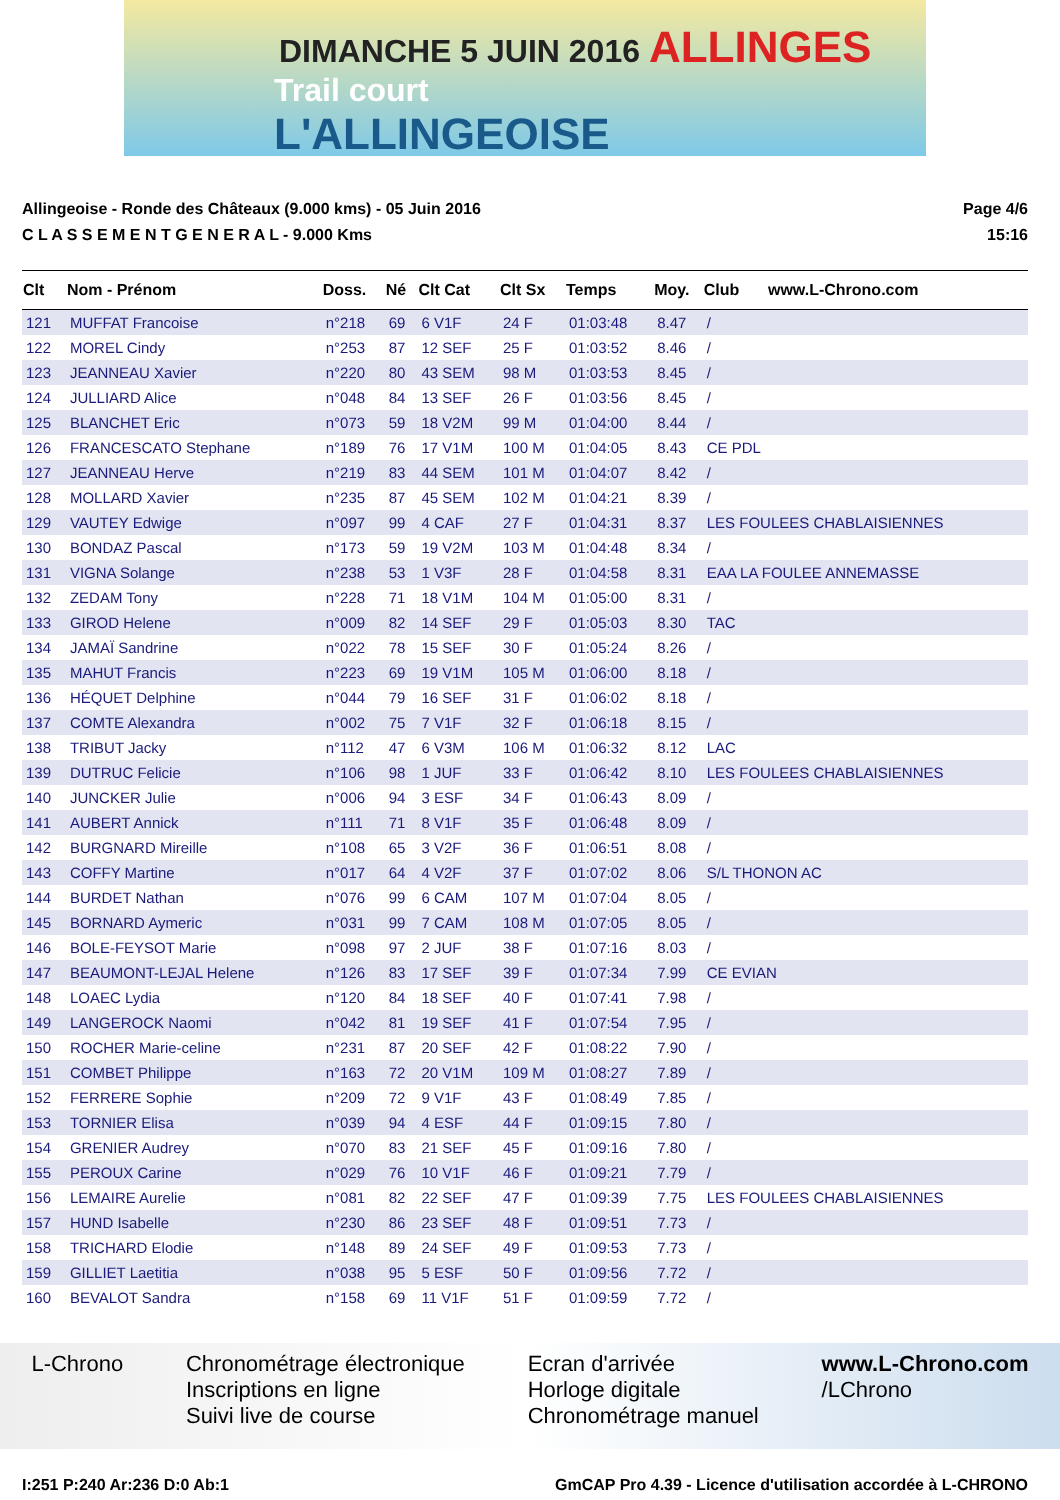DIMANCHE 5 JUIN 2016 ALLINGES
Trail court
L'ALLINGEOISE
Allingeoise - Ronde des Châteaux (9.000 kms) - 05 Juin 2016 Page 4/6
C L A S S E M E N T G E N E R A L - 9.000 Kms 15:16
| Clt | Nom - Prénom | Doss. | Né | Clt Cat | Clt Sx | Temps | Moy. | Club | www.L-Chrono.com |
| --- | --- | --- | --- | --- | --- | --- | --- | --- | --- |
| 121 | MUFFAT Francoise | n°218 | 69 | 6 V1F | 24 F | 01:03:48 | 8.47 | / | |
| 122 | MOREL Cindy | n°253 | 87 | 12 SEF | 25 F | 01:03:52 | 8.46 | / | |
| 123 | JEANNEAU Xavier | n°220 | 80 | 43 SEM | 98 M | 01:03:53 | 8.45 | / | |
| 124 | JULLIARD Alice | n°048 | 84 | 13 SEF | 26 F | 01:03:56 | 8.45 | / | |
| 125 | BLANCHET Eric | n°073 | 59 | 18 V2M | 99 M | 01:04:00 | 8.44 | / | |
| 126 | FRANCESCATO Stephane | n°189 | 76 | 17 V1M | 100 M | 01:04:05 | 8.43 | CE PDL | |
| 127 | JEANNEAU Herve | n°219 | 83 | 44 SEM | 101 M | 01:04:07 | 8.42 | / | |
| 128 | MOLLARD Xavier | n°235 | 87 | 45 SEM | 102 M | 01:04:21 | 8.39 | / | |
| 129 | VAUTEY Edwige | n°097 | 99 | 4 CAF | 27 F | 01:04:31 | 8.37 | LES FOULEES CHABLAISIENNES | |
| 130 | BONDAZ Pascal | n°173 | 59 | 19 V2M | 103 M | 01:04:48 | 8.34 | / | |
| 131 | VIGNA Solange | n°238 | 53 | 1 V3F | 28 F | 01:04:58 | 8.31 | EAA LA FOULEE ANNEMASSE | |
| 132 | ZEDAM Tony | n°228 | 71 | 18 V1M | 104 M | 01:05:00 | 8.31 | / | |
| 133 | GIROD Helene | n°009 | 82 | 14 SEF | 29 F | 01:05:03 | 8.30 | TAC | |
| 134 | JAMAÏ Sandrine | n°022 | 78 | 15 SEF | 30 F | 01:05:24 | 8.26 | / | |
| 135 | MAHUT Francis | n°223 | 69 | 19 V1M | 105 M | 01:06:00 | 8.18 | / | |
| 136 | HÉQUET Delphine | n°044 | 79 | 16 SEF | 31 F | 01:06:02 | 8.18 | / | |
| 137 | COMTE Alexandra | n°002 | 75 | 7 V1F | 32 F | 01:06:18 | 8.15 | / | |
| 138 | TRIBUT Jacky | n°112 | 47 | 6 V3M | 106 M | 01:06:32 | 8.12 | LAC | |
| 139 | DUTRUC Felicie | n°106 | 98 | 1 JUF | 33 F | 01:06:42 | 8.10 | LES FOULEES CHABLAISIENNES | |
| 140 | JUNCKER Julie | n°006 | 94 | 3 ESF | 34 F | 01:06:43 | 8.09 | / | |
| 141 | AUBERT Annick | n°111 | 71 | 8 V1F | 35 F | 01:06:48 | 8.09 | / | |
| 142 | BURGNARD Mireille | n°108 | 65 | 3 V2F | 36 F | 01:06:51 | 8.08 | / | |
| 143 | COFFY Martine | n°017 | 64 | 4 V2F | 37 F | 01:07:02 | 8.06 | S/L THONON AC | |
| 144 | BURDET Nathan | n°076 | 99 | 6 CAM | 107 M | 01:07:04 | 8.05 | / | |
| 145 | BORNARD Aymeric | n°031 | 99 | 7 CAM | 108 M | 01:07:05 | 8.05 | / | |
| 146 | BOLE-FEYSOT Marie | n°098 | 97 | 2 JUF | 38 F | 01:07:16 | 8.03 | / | |
| 147 | BEAUMONT-LEJAL Helene | n°126 | 83 | 17 SEF | 39 F | 01:07:34 | 7.99 | CE EVIAN | |
| 148 | LOAEC Lydia | n°120 | 84 | 18 SEF | 40 F | 01:07:41 | 7.98 | / | |
| 149 | LANGEROCK Naomi | n°042 | 81 | 19 SEF | 41 F | 01:07:54 | 7.95 | / | |
| 150 | ROCHER Marie-celine | n°231 | 87 | 20 SEF | 42 F | 01:08:22 | 7.90 | / | |
| 151 | COMBET Philippe | n°163 | 72 | 20 V1M | 109 M | 01:08:27 | 7.89 | / | |
| 152 | FERRERE Sophie | n°209 | 72 | 9 V1F | 43 F | 01:08:49 | 7.85 | / | |
| 153 | TORNIER Elisa | n°039 | 94 | 4 ESF | 44 F | 01:09:15 | 7.80 | / | |
| 154 | GRENIER Audrey | n°070 | 83 | 21 SEF | 45 F | 01:09:16 | 7.80 | / | |
| 155 | PEROUX Carine | n°029 | 76 | 10 V1F | 46 F | 01:09:21 | 7.79 | / | |
| 156 | LEMAIRE Aurelie | n°081 | 82 | 22 SEF | 47 F | 01:09:39 | 7.75 | LES FOULEES CHABLAISIENNES | |
| 157 | HUND Isabelle | n°230 | 86 | 23 SEF | 48 F | 01:09:51 | 7.73 | / | |
| 158 | TRICHARD Elodie | n°148 | 89 | 24 SEF | 49 F | 01:09:53 | 7.73 | / | |
| 159 | GILLIET Laetitia | n°038 | 95 | 5 ESF | 50 F | 01:09:56 | 7.72 | / | |
| 160 | BEVALOT Sandra | n°158 | 69 | 11 V1F | 51 F | 01:09:59 | 7.72 | / | |
L-Chrono Chronométrage électronique
Inscriptions en ligne
Suivi live de course
Ecran d'arrivée
Horloge digitale
Chronométrage manuel
www.L-Chrono.com
/LChrono
I:251 P:240 Ar:236 D:0 Ab:1 GmCAP Pro 4.39 - Licence d'utilisation accordée à L-CHRONO